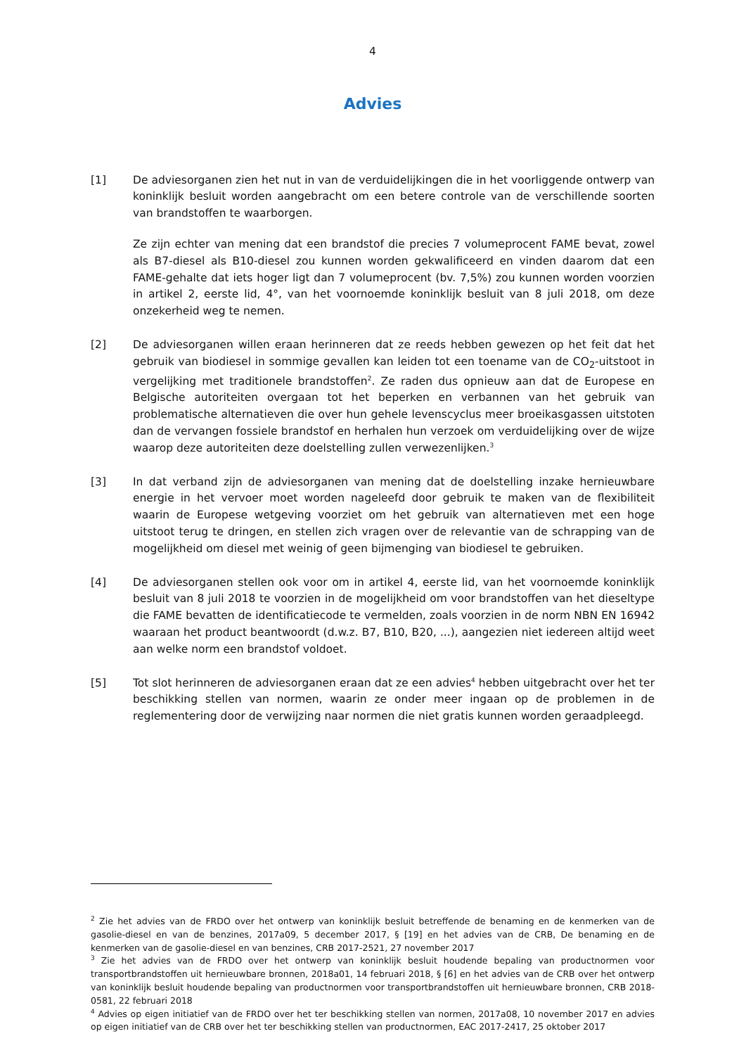4
Advies
[1] De adviesorganen zien het nut in van de verduidelijkingen die in het voorliggende ontwerp van koninklijk besluit worden aangebracht om een betere controle van de verschillende soorten van brandstoffen te waarborgen.
Ze zijn echter van mening dat een brandstof die precies 7 volumeprocent FAME bevat, zowel als B7-diesel als B10-diesel zou kunnen worden gekwalificeerd en vinden daarom dat een FAME-gehalte dat iets hoger ligt dan 7 volumeprocent (bv. 7,5%) zou kunnen worden voorzien in artikel 2, eerste lid, 4°, van het voornoemde koninklijk besluit van 8 juli 2018, om deze onzekerheid weg te nemen.
[2] De adviesorganen willen eraan herinneren dat ze reeds hebben gewezen op het feit dat het gebruik van biodiesel in sommige gevallen kan leiden tot een toename van de CO<sub>2</sub>-uitstoot in vergelijking met traditionele brandstoffen<sup>2</sup>. Ze raden dus opnieuw aan dat de Europese en Belgische autoriteiten overgaan tot het beperken en verbannen van het gebruik van problematische alternatieven die over hun gehele levenscyclus meer broeikasgassen uitstoten dan de vervangen fossiele brandstof en herhalen hun verzoek om verduidelijking over de wijze waarop deze autoriteiten deze doelstelling zullen verwezenlijken.<sup>3</sup>
[3] In dat verband zijn de adviesorganen van mening dat de doelstelling inzake hernieuwbare energie in het vervoer moet worden nageleefd door gebruik te maken van de flexibiliteit waarin de Europese wetgeving voorziet om het gebruik van alternatieven met een hoge uitstoot terug te dringen, en stellen zich vragen over de relevantie van de schrapping van de mogelijkheid om diesel met weinig of geen bijmenging van biodiesel te gebruiken.
[4] De adviesorganen stellen ook voor om in artikel 4, eerste lid, van het voornoemde koninklijk besluit van 8 juli 2018 te voorzien in de mogelijkheid om voor brandstoffen van het dieseltype die FAME bevatten de identificatiecode te vermelden, zoals voorzien in de norm NBN EN 16942 waaraan het product beantwoordt (d.w.z. B7, B10, B20, ...), aangezien niet iedereen altijd weet aan welke norm een brandstof voldoet.
[5] Tot slot herinneren de adviesorganen eraan dat ze een advies<sup>4</sup> hebben uitgebracht over het ter beschikking stellen van normen, waarin ze onder meer ingaan op de problemen in de reglementering door de verwijzing naar normen die niet gratis kunnen worden geraadpleegd.
<sup>2</sup> Zie het advies van de FRDO over het ontwerp van koninklijk besluit betreffende de benaming en de kenmerken van de gasolie-diesel en van de benzines, 2017a09, 5 december 2017, § [19] en het advies van de CRB, De benaming en de kenmerken van de gasolie-diesel en van benzines, CRB 2017-2521, 27 november 2017
<sup>3</sup> Zie het advies van de FRDO over het ontwerp van koninklijk besluit houdende bepaling van productnormen voor transportbrandstoffen uit hernieuwbare bronnen, 2018a01, 14 februari 2018, § [6] en het advies van de CRB over het ontwerp van koninklijk besluit houdende bepaling van productnormen voor transportbrandstoffen uit hernieuwbare bronnen, CRB 2018-0581, 22 februari 2018
<sup>4</sup> Advies op eigen initiatief van de FRDO over het ter beschikking stellen van normen, 2017a08, 10 november 2017 en advies op eigen initiatief van de CRB over het ter beschikking stellen van productnormen, EAC 2017-2417, 25 oktober 2017